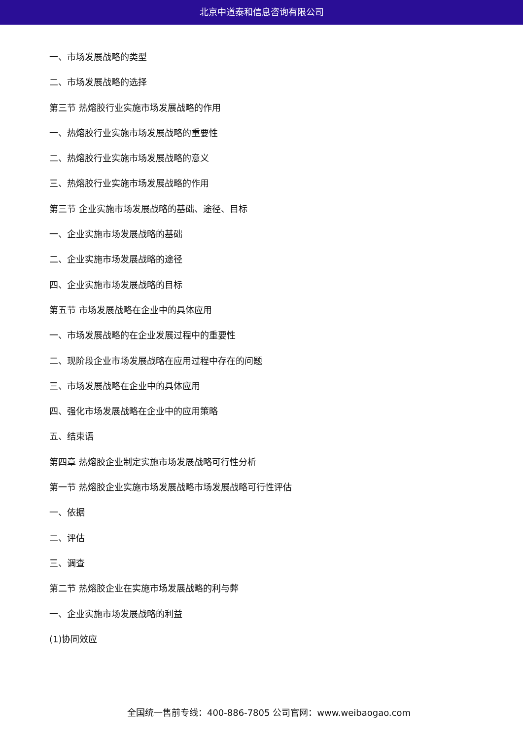北京中道泰和信息咨询有限公司
一、市场发展战略的类型
二、市场发展战略的选择
第三节 热熔胶行业实施市场发展战略的作用
一、热熔胶行业实施市场发展战略的重要性
二、热熔胶行业实施市场发展战略的意义
三、热熔胶行业实施市场发展战略的作用
第三节 企业实施市场发展战略的基础、途径、目标
一、企业实施市场发展战略的基础
二、企业实施市场发展战略的途径
四、企业实施市场发展战略的目标
第五节 市场发展战略在企业中的具体应用
一、市场发展战略的在企业发展过程中的重要性
二、现阶段企业市场发展战略在应用过程中存在的问题
三、市场发展战略在企业中的具体应用
四、强化市场发展战略在企业中的应用策略
五、结束语
第四章 热熔胶企业制定实施市场发展战略可行性分析
第一节 热熔胶企业实施市场发展战略市场发展战略可行性评估
一、依据
二、评估
三、调查
第二节 热熔胶企业在实施市场发展战略的利与弊
一、企业实施市场发展战略的利益
(1)协同效应
全国统一售前专线：400-886-7805 公司官网：www.weibaogao.com